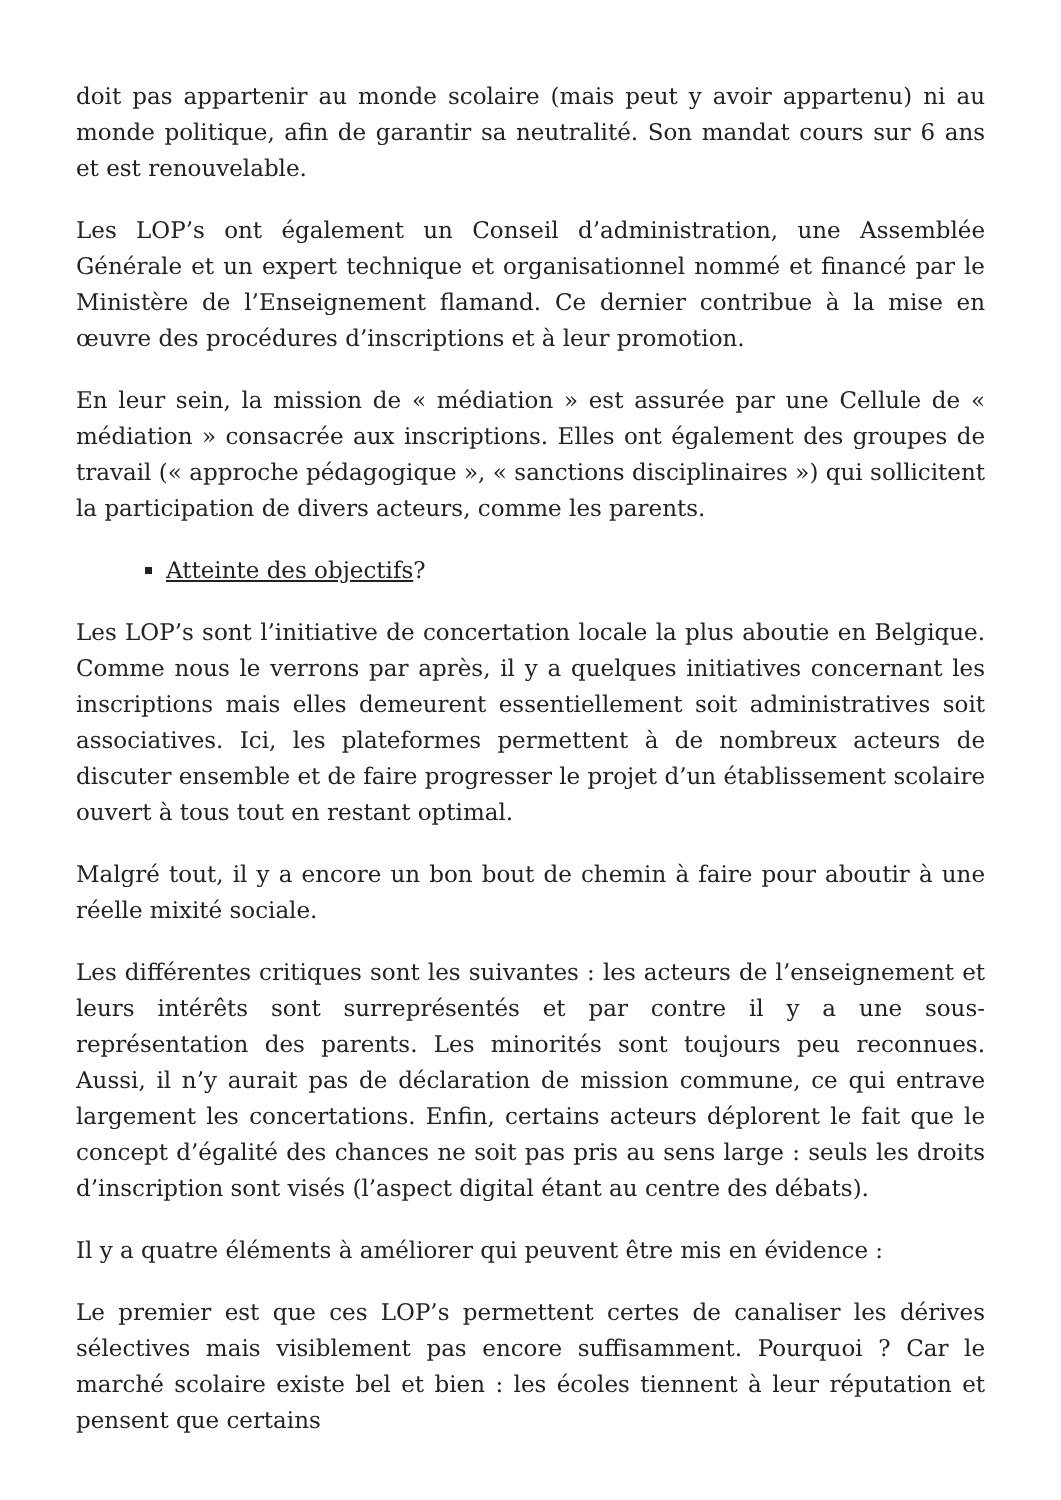doit pas appartenir au monde scolaire (mais peut y avoir appartenu) ni au monde politique, afin de garantir sa neutralité. Son mandat cours sur 6 ans et est renouvelable.
Les LOP’s ont également un Conseil d’administration, une Assemblée Générale et un expert technique et organisationnel nommé et financé par le Ministère de l’Enseignement flamand. Ce dernier contribue à la mise en œuvre des procédures d’inscriptions et à leur promotion.
En leur sein, la mission de « médiation » est assurée par une Cellule de « médiation » consacrée aux inscriptions. Elles ont également des groupes de travail (« approche pédagogique », « sanctions disciplinaires ») qui sollicitent la participation de divers acteurs, comme les parents.
Atteinte des objectifs?
Les LOP’s sont l’initiative de concertation locale la plus aboutie en Belgique. Comme nous le verrons par après, il y a quelques initiatives concernant les inscriptions mais elles demeurent essentiellement soit administratives soit associatives. Ici, les plateformes permettent à de nombreux acteurs de discuter ensemble et de faire progresser le projet d’un établissement scolaire ouvert à tous tout en restant optimal.
Malgré tout, il y a encore un bon bout de chemin à faire pour aboutir à une réelle mixité sociale.
Les différentes critiques sont les suivantes : les acteurs de l’enseignement et leurs intérêts sont surreprésentés et par contre il y a une sous-représentation des parents. Les minorités sont toujours peu reconnues. Aussi, il n’y aurait pas de déclaration de mission commune, ce qui entrave largement les concertations. Enfin, certains acteurs déplorent le fait que le concept d’égalité des chances ne soit pas pris au sens large : seuls les droits d’inscription sont visés (l’aspect digital étant au centre des débats).
Il y a quatre éléments à améliorer qui peuvent être mis en évidence :
Le premier est que ces LOP’s permettent certes de canaliser les dérives sélectives mais visiblement pas encore suffisamment. Pourquoi ? Car le marché scolaire existe bel et bien : les écoles tiennent à leur réputation et pensent que certains